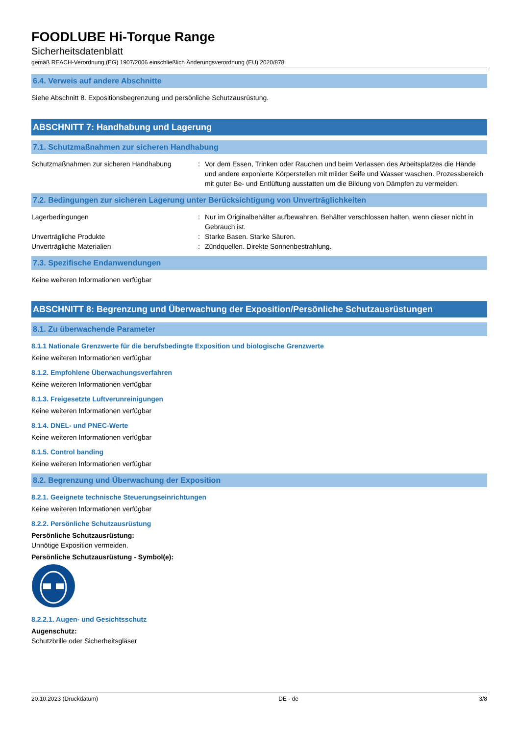FOODLUBE Hi-Torque Range
Sicherheitsdatenblatt
gemäß REACH-Verordnung (EG) 1907/2006 einschließlich Änderungsverordnung (EU) 2020/878
6.4. Verweis auf andere Abschnitte
Siehe Abschnitt 8. Expositionsbegrenzung und persönliche Schutzausrüstung.
ABSCHNITT 7: Handhabung und Lagerung
7.1. Schutzmaßnahmen zur sicheren Handhabung
Schutzmaßnahmen zur sicheren Handhabung : Vor dem Essen, Trinken oder Rauchen und beim Verlassen des Arbeitsplatzes die Hände und andere exponierte Körperstellen mit milder Seife und Wasser waschen. Prozessbereich mit guter Be- und Entlüftung ausstatten um die Bildung von Dämpfen zu vermeiden.
7.2. Bedingungen zur sicheren Lagerung unter Berücksichtigung von Unverträglichkeiten
Lagerbedingungen : Nur im Originalbehälter aufbewahren. Behälter verschlossen halten, wenn dieser nicht in Gebrauch ist.
Unverträgliche Produkte : Starke Basen. Starke Säuren.
Unverträgliche Materialien : Zündquellen. Direkte Sonnenbestrahlung.
7.3. Spezifische Endanwendungen
Keine weiteren Informationen verfügbar
ABSCHNITT 8: Begrenzung und Überwachung der Exposition/Persönliche Schutzausrüstungen
8.1. Zu überwachende Parameter
8.1.1 Nationale Grenzwerte für die berufsbedingte Exposition und biologische Grenzwerte
Keine weiteren Informationen verfügbar
8.1.2. Empfohlene Überwachungsverfahren
Keine weiteren Informationen verfügbar
8.1.3. Freigesetzte Luftverunreinigungen
Keine weiteren Informationen verfügbar
8.1.4. DNEL- und PNEC-Werte
Keine weiteren Informationen verfügbar
8.1.5. Control banding
Keine weiteren Informationen verfügbar
8.2. Begrenzung und Überwachung der Exposition
8.2.1. Geeignete technische Steuerungseinrichtungen
Keine weiteren Informationen verfügbar
8.2.2. Persönliche Schutzausrüstung
Persönliche Schutzausrüstung:
Unnötige Exposition vermeiden.
Persönliche Schutzausrüstung - Symbol(e):
8.2.2.1. Augen- und Gesichtsschutz
Augenschutz:
Schutzbrille oder Sicherheitsgläser
20.10.2023 (Druckdatum) DE - de 3/8